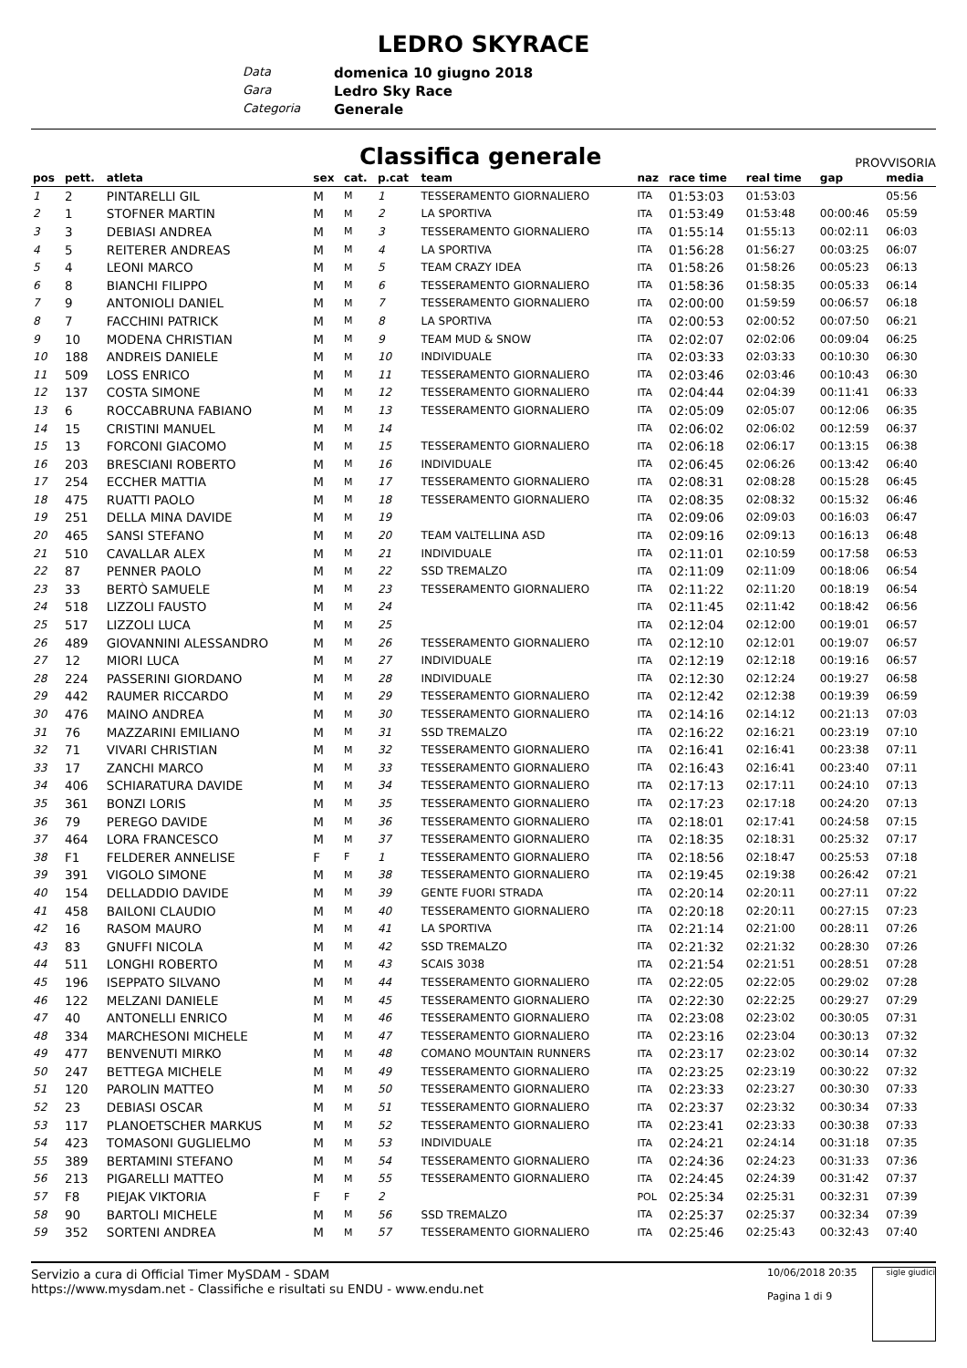LEDRO SKYRACE
Data domenica 10 giugno 2018
Gara Ledro Sky Race
Categoria Generale
Classifica generale
PROVVISORIA
| pos | pett. | atleta | sex | cat. | p.cat | team | naz | race time | real time | gap | media |
| --- | --- | --- | --- | --- | --- | --- | --- | --- | --- | --- | --- |
| 1 | 2 | PINTARELLI GIL | M | M | 1 | TESSERAMENTO GIORNALIERO | ITA | 01:53:03 | 01:53:03 | | 05:56 |
| 2 | 1 | STOFNER MARTIN | M | M | 2 | LA SPORTIVA | ITA | 01:53:49 | 01:53:48 | 00:00:46 | 05:59 |
| 3 | 3 | DEBIASI ANDREA | M | M | 3 | TESSERAMENTO GIORNALIERO | ITA | 01:55:14 | 01:55:13 | 00:02:11 | 06:03 |
| 4 | 5 | REITERER ANDREAS | M | M | 4 | LA SPORTIVA | ITA | 01:56:28 | 01:56:27 | 00:03:25 | 06:07 |
| 5 | 4 | LEONI MARCO | M | M | 5 | TEAM CRAZY IDEA | ITA | 01:58:26 | 01:58:26 | 00:05:23 | 06:13 |
| 6 | 8 | BIANCHI FILIPPO | M | M | 6 | TESSERAMENTO GIORNALIERO | ITA | 01:58:36 | 01:58:35 | 00:05:33 | 06:14 |
| 7 | 9 | ANTONIOLI DANIEL | M | M | 7 | TESSERAMENTO GIORNALIERO | ITA | 02:00:00 | 01:59:59 | 00:06:57 | 06:18 |
| 8 | 7 | FACCHINI PATRICK | M | M | 8 | LA SPORTIVA | ITA | 02:00:53 | 02:00:52 | 00:07:50 | 06:21 |
| 9 | 10 | MODENA CHRISTIAN | M | M | 9 | TEAM MUD & SNOW | ITA | 02:02:07 | 02:02:06 | 00:09:04 | 06:25 |
| 10 | 188 | ANDREIS DANIELE | M | M | 10 | INDIVIDUALE | ITA | 02:03:33 | 02:03:33 | 00:10:30 | 06:30 |
| 11 | 509 | LOSS ENRICO | M | M | 11 | TESSERAMENTO GIORNALIERO | ITA | 02:03:46 | 02:03:46 | 00:10:43 | 06:30 |
| 12 | 137 | COSTA SIMONE | M | M | 12 | TESSERAMENTO GIORNALIERO | ITA | 02:04:44 | 02:04:39 | 00:11:41 | 06:33 |
| 13 | 6 | ROCCABRUNA FABIANO | M | M | 13 | TESSERAMENTO GIORNALIERO | ITA | 02:05:09 | 02:05:07 | 00:12:06 | 06:35 |
| 14 | 15 | CRISTINI MANUEL | M | M | 14 | | ITA | 02:06:02 | 02:06:02 | 00:12:59 | 06:37 |
| 15 | 13 | FORCONI GIACOMO | M | M | 15 | TESSERAMENTO GIORNALIERO | ITA | 02:06:18 | 02:06:17 | 00:13:15 | 06:38 |
| 16 | 203 | BRESCIANI ROBERTO | M | M | 16 | INDIVIDUALE | ITA | 02:06:45 | 02:06:26 | 00:13:42 | 06:40 |
| 17 | 254 | ECCHER MATTIA | M | M | 17 | TESSERAMENTO GIORNALIERO | ITA | 02:08:31 | 02:08:28 | 00:15:28 | 06:45 |
| 18 | 475 | RUATTI PAOLO | M | M | 18 | TESSERAMENTO GIORNALIERO | ITA | 02:08:35 | 02:08:32 | 00:15:32 | 06:46 |
| 19 | 251 | DELLA MINA DAVIDE | M | M | 19 | | ITA | 02:09:06 | 02:09:03 | 00:16:03 | 06:47 |
| 20 | 465 | SANSI STEFANO | M | M | 20 | TEAM VALTELLINA ASD | ITA | 02:09:16 | 02:09:13 | 00:16:13 | 06:48 |
| 21 | 510 | CAVALLAR ALEX | M | M | 21 | INDIVIDUALE | ITA | 02:11:01 | 02:10:59 | 00:17:58 | 06:53 |
| 22 | 87 | PENNER PAOLO | M | M | 22 | SSD TREMALZO | ITA | 02:11:09 | 02:11:09 | 00:18:06 | 06:54 |
| 23 | 33 | BERTÒ SAMUELE | M | M | 23 | TESSERAMENTO GIORNALIERO | ITA | 02:11:22 | 02:11:20 | 00:18:19 | 06:54 |
| 24 | 518 | LIZZOLI FAUSTO | M | M | 24 | | ITA | 02:11:45 | 02:11:42 | 00:18:42 | 06:56 |
| 25 | 517 | LIZZOLI LUCA | M | M | 25 | | ITA | 02:12:04 | 02:12:00 | 00:19:01 | 06:57 |
| 26 | 489 | GIOVANNINI ALESSANDRO | M | M | 26 | TESSERAMENTO GIORNALIERO | ITA | 02:12:10 | 02:12:01 | 00:19:07 | 06:57 |
| 27 | 12 | MIORI LUCA | M | M | 27 | INDIVIDUALE | ITA | 02:12:19 | 02:12:18 | 00:19:16 | 06:57 |
| 28 | 224 | PASSERINI GIORDANO | M | M | 28 | INDIVIDUALE | ITA | 02:12:30 | 02:12:24 | 00:19:27 | 06:58 |
| 29 | 442 | RAUMER RICCARDO | M | M | 29 | TESSERAMENTO GIORNALIERO | ITA | 02:12:42 | 02:12:38 | 00:19:39 | 06:59 |
| 30 | 476 | MAINO ANDREA | M | M | 30 | TESSERAMENTO GIORNALIERO | ITA | 02:14:16 | 02:14:12 | 00:21:13 | 07:03 |
| 31 | 76 | MAZZARINI EMILIANO | M | M | 31 | SSD TREMALZO | ITA | 02:16:22 | 02:16:21 | 00:23:19 | 07:10 |
| 32 | 71 | VIVARI CHRISTIAN | M | M | 32 | TESSERAMENTO GIORNALIERO | ITA | 02:16:41 | 02:16:41 | 00:23:38 | 07:11 |
| 33 | 17 | ZANCHI MARCO | M | M | 33 | TESSERAMENTO GIORNALIERO | ITA | 02:16:43 | 02:16:41 | 00:23:40 | 07:11 |
| 34 | 406 | SCHIARATURA DAVIDE | M | M | 34 | TESSERAMENTO GIORNALIERO | ITA | 02:17:13 | 02:17:11 | 00:24:10 | 07:13 |
| 35 | 361 | BONZI LORIS | M | M | 35 | TESSERAMENTO GIORNALIERO | ITA | 02:17:23 | 02:17:18 | 00:24:20 | 07:13 |
| 36 | 79 | PEREGO DAVIDE | M | M | 36 | TESSERAMENTO GIORNALIERO | ITA | 02:18:01 | 02:17:41 | 00:24:58 | 07:15 |
| 37 | 464 | LORA FRANCESCO | M | M | 37 | TESSERAMENTO GIORNALIERO | ITA | 02:18:35 | 02:18:31 | 00:25:32 | 07:17 |
| 38 | F1 | FELDERER ANNELISE | F | F | 1 | TESSERAMENTO GIORNALIERO | ITA | 02:18:56 | 02:18:47 | 00:25:53 | 07:18 |
| 39 | 391 | VIGOLO SIMONE | M | M | 38 | TESSERAMENTO GIORNALIERO | ITA | 02:19:45 | 02:19:38 | 00:26:42 | 07:21 |
| 40 | 154 | DELLADDIO DAVIDE | M | M | 39 | GENTE FUORI STRADA | ITA | 02:20:14 | 02:20:11 | 00:27:11 | 07:22 |
| 41 | 458 | BAILONI CLAUDIO | M | M | 40 | TESSERAMENTO GIORNALIERO | ITA | 02:20:18 | 02:20:11 | 00:27:15 | 07:23 |
| 42 | 16 | RASOM MAURO | M | M | 41 | LA SPORTIVA | ITA | 02:21:14 | 02:21:00 | 00:28:11 | 07:26 |
| 43 | 83 | GNUFFI NICOLA | M | M | 42 | SSD TREMALZO | ITA | 02:21:32 | 02:21:32 | 00:28:30 | 07:26 |
| 44 | 511 | LONGHI ROBERTO | M | M | 43 | SCAIS 3038 | ITA | 02:21:54 | 02:21:51 | 00:28:51 | 07:28 |
| 45 | 196 | ISEPPATO SILVANO | M | M | 44 | TESSERAMENTO GIORNALIERO | ITA | 02:22:05 | 02:22:05 | 00:29:02 | 07:28 |
| 46 | 122 | MELZANI DANIELE | M | M | 45 | TESSERAMENTO GIORNALIERO | ITA | 02:22:30 | 02:22:25 | 00:29:27 | 07:29 |
| 47 | 40 | ANTONELLI ENRICO | M | M | 46 | TESSERAMENTO GIORNALIERO | ITA | 02:23:08 | 02:23:02 | 00:30:05 | 07:31 |
| 48 | 334 | MARCHESONI MICHELE | M | M | 47 | TESSERAMENTO GIORNALIERO | ITA | 02:23:16 | 02:23:04 | 00:30:13 | 07:32 |
| 49 | 477 | BENVENUTI MIRKO | M | M | 48 | COMANO MOUNTAIN RUNNERS | ITA | 02:23:17 | 02:23:02 | 00:30:14 | 07:32 |
| 50 | 247 | BETTEGA MICHELE | M | M | 49 | TESSERAMENTO GIORNALIERO | ITA | 02:23:25 | 02:23:19 | 00:30:22 | 07:32 |
| 51 | 120 | PAROLIN MATTEO | M | M | 50 | TESSERAMENTO GIORNALIERO | ITA | 02:23:33 | 02:23:27 | 00:30:30 | 07:33 |
| 52 | 23 | DEBIASI OSCAR | M | M | 51 | TESSERAMENTO GIORNALIERO | ITA | 02:23:37 | 02:23:32 | 00:30:34 | 07:33 |
| 53 | 117 | PLANOETSCHER MARKUS | M | M | 52 | TESSERAMENTO GIORNALIERO | ITA | 02:23:41 | 02:23:33 | 00:30:38 | 07:33 |
| 54 | 423 | TOMASONI GUGLIELMO | M | M | 53 | INDIVIDUALE | ITA | 02:24:21 | 02:24:14 | 00:31:18 | 07:35 |
| 55 | 389 | BERTAMINI STEFANO | M | M | 54 | TESSERAMENTO GIORNALIERO | ITA | 02:24:36 | 02:24:23 | 00:31:33 | 07:36 |
| 56 | 213 | PIGARELLI MATTEO | M | M | 55 | TESSERAMENTO GIORNALIERO | ITA | 02:24:45 | 02:24:39 | 00:31:42 | 07:37 |
| 57 | F8 | PIEJAK VIKTORIA | F | F | 2 | | POL | 02:25:34 | 02:25:31 | 00:32:31 | 07:39 |
| 58 | 90 | BARTOLI MICHELE | M | M | 56 | SSD TREMALZO | ITA | 02:25:37 | 02:25:37 | 00:32:34 | 07:39 |
| 59 | 352 | SORTENI ANDREA | M | M | 57 | TESSERAMENTO GIORNALIERO | ITA | 02:25:46 | 02:25:43 | 00:32:43 | 07:40 |
Servizio a cura di Official Timer MySDAM - SDAM
https://www.mysdam.net - Classifiche e risultati su ENDU - www.endu.net
10/06/2018 20:35
Pagina 1 di 9
sigle giudici